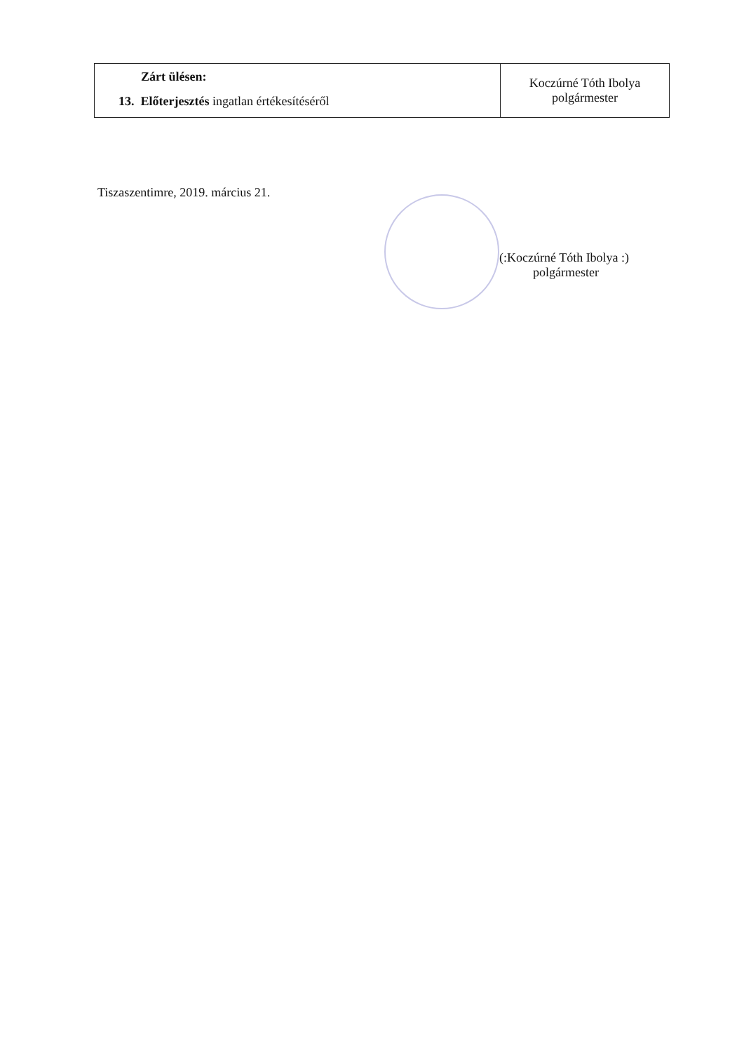| Zárt ülésen: 13. Előterjesztés ingatlan értékesítéséről | Koczúrné Tóth Ibolya polgármester |
Tiszaszentimre, 2019. március 21.
(:Koczúrné Tóth Ibolya :)
polgármester